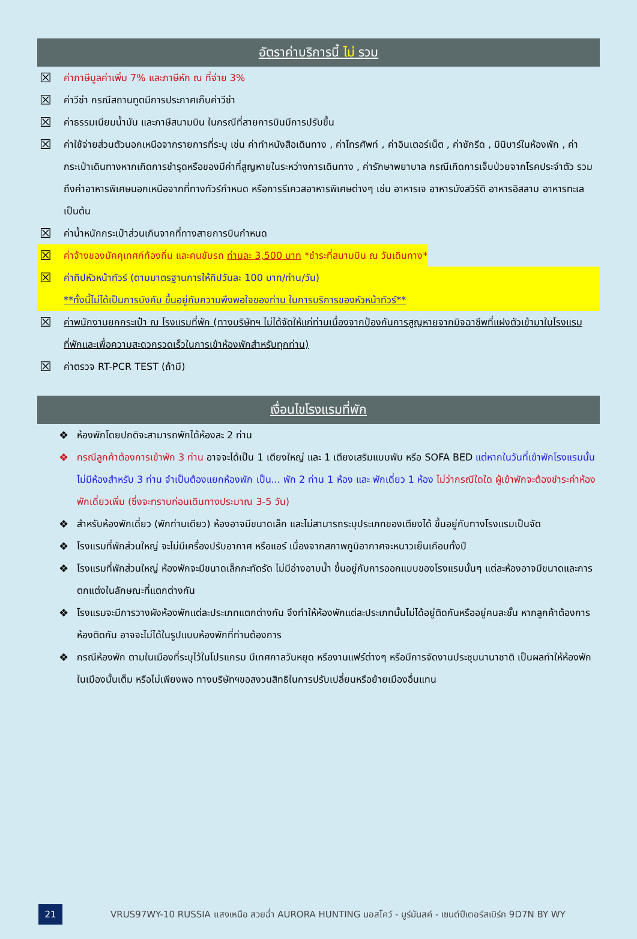อัตราค่าบริการนี้ ไม่ รวม
☒
ค่าภาษีมูลค่าเพิ่ม 7% และภาษีหัก ณ ที่จ่าย 3%
☒
ค่าวีซ่า กรณีสถานทูตมีการประกาศเก็บค่าวีซ่า
☒
ค่าธรรมเนียมน้ำมัน และภาษีสนามบิน ในกรณีที่สายการบินมีการปรับขึ้น
☒
ค่าใช้จ่ายส่วนตัวนอกเหนือจากรายการที่ระบุ เช่น ค่าทำหนังสือเดินทาง , ค่าโทรศัพท์ , ค่าอินเตอร์เน็ต , ค่าซักรีด , มินิบาร์ในห้องพัก , ค่ากระเป๋าเดินทางหากเกิดการชำรุดหรือของมีค่าที่สูญหายในระหว่างการเดินทาง , ค่ารักษาพยาบาล กรณีเกิดการเจ็บป่วยจากโรคประจำตัว รวมถึงค่าอาหารพิเศษนอกเหนือจากที่ทางทัวร์กำหนด หรือการรีเควสอาหารพิเศษต่างๆ เช่น อาหารเจ อาหารมังสวิรัติ อาหารอิสลาม อาหารทะเล เป็นต้น
☒
ค่าน้ำหนักกระเป๋าส่วนเกินจากที่ทางสายการบินกำหนด
☒
ค่าจ้างของมัคคุเทศก์ท้องถิ่น และคนขับรถ ท่านละ 3,500 บาท *ชำระที่สนามบิน ณ วันเดินทาง*
☒
ค่าทิปหัวหน้าทัวร์ (ตามมาตรฐานการให้ทิปวันละ 100 บาท/ท่าน/วัน)
**ทั้งนี้ไม่ได้เป็นการบังคับ ขึ้นอยู่กับความพึงพอใจของท่าน ในการบริการของหัวหน้าทัวร์**
☒
ค่าพนักงานยกกระเป๋า ณ โรงแรมที่พัก (ทางบริษัทฯ ไม่ได้จัดให้แก่ท่านเนื่องจากป้องกันการสูญหายจากมิจฉาชีพที่แฝงตัวเข้ามาในโรงแรมที่พักและเพื่อความสะดวกรวดเร็วในการเข้าห้องพักสำหรับทุกท่าน)
☒
ค่าตรวจ RT-PCR TEST (ถ้ามี)
เงื่อนไขโรงแรมที่พัก
❖ ห้องพักโดยปกติจะสามารถพักได้ห้องละ 2 ท่าน
❖ กรณีลูกค้าต้องการเข้าพัก 3 ท่าน อาจจะได้เป็น 1 เตียงใหญ่ และ 1 เตียงเสริมแบบพับ หรือ SOFA BED แต่หากในวันที่เข้าพักโรงแรมนั้นไม่มีห้องสำหรับ 3 ท่าน จำเป็นต้องแยกห้องพัก เป็น... พัก 2 ท่าน 1 ห้อง และ พักเดี่ยว 1 ห้อง ไม่ว่ากรณีใดใด ผู้เข้าพักจะต้องชำระค่าห้องพักเดี่ยวเพิ่ม (ซึ่งจะทราบก่อนเดินทางประมาณ 3-5 วัน)
❖ สำหรับห้องพักเดี่ยว (พักท่านเดียว) ห้องอาจมีขนาดเล็ก และไม่สามารถระบุประเภทของเตียงได้ ขึ้นอยู่กับทางโรงแรมเป็นจัด
❖ โรงแรมที่พักส่วนใหญ่ จะไม่มีเครื่องปรับอากาศ หรือแอร์ เนื่องจากสภาพภูมิอากาศจะหนาวเย็นเกือบทั้งปี
❖ โรงแรมที่พักส่วนใหญ่ ห้องพักจะมีขนาดเล็กกะทัดรัด ไม่มีอ่างอาบน้ำ ขึ้นอยู่กับการออกแบบของโรงแรมนั้นๆ แต่ละห้องอาจมีขนาดและการตกแต่งในลักษณะที่แตกต่างกัน
❖ โรงแรมจะมีการวางผังห้องพักแต่ละประเภทแตกต่างกัน จึงทำให้ห้องพักแต่ละประเภทนั้นไม่ได้อยู่ติดกันหรืออยู่คนละชั้น หากลูกค้าต้องการห้องติดกัน อาจจะไม่ได้ในรูปแบบห้องพักที่ท่านต้องการ
❖ กรณีห้องพัก ตามในเมืองที่ระบุไว้ในโปรแกรม มีเทศกาลวันหยุด หรืองานแฟร์ต่างๆ หรือมีการจัดงานประชุมนานาชาติ เป็นผลทำให้ห้องพักในเมืองนั้นเต็ม หรือไม่เพียงพอ ทางบริษัทฯขอสงวนสิทธิในการปรับเปลี่ยนหรือย้ายเมืองอื่นแทน
21
VRUS97WY-10 RUSSIA แสงเหนือ สวยฉ่ำ AURORA HUNTING มอสโคว์ - มูร์มันสค์ - เซนต์ปีเตอร์สเบิร์ก 9D7N BY WY